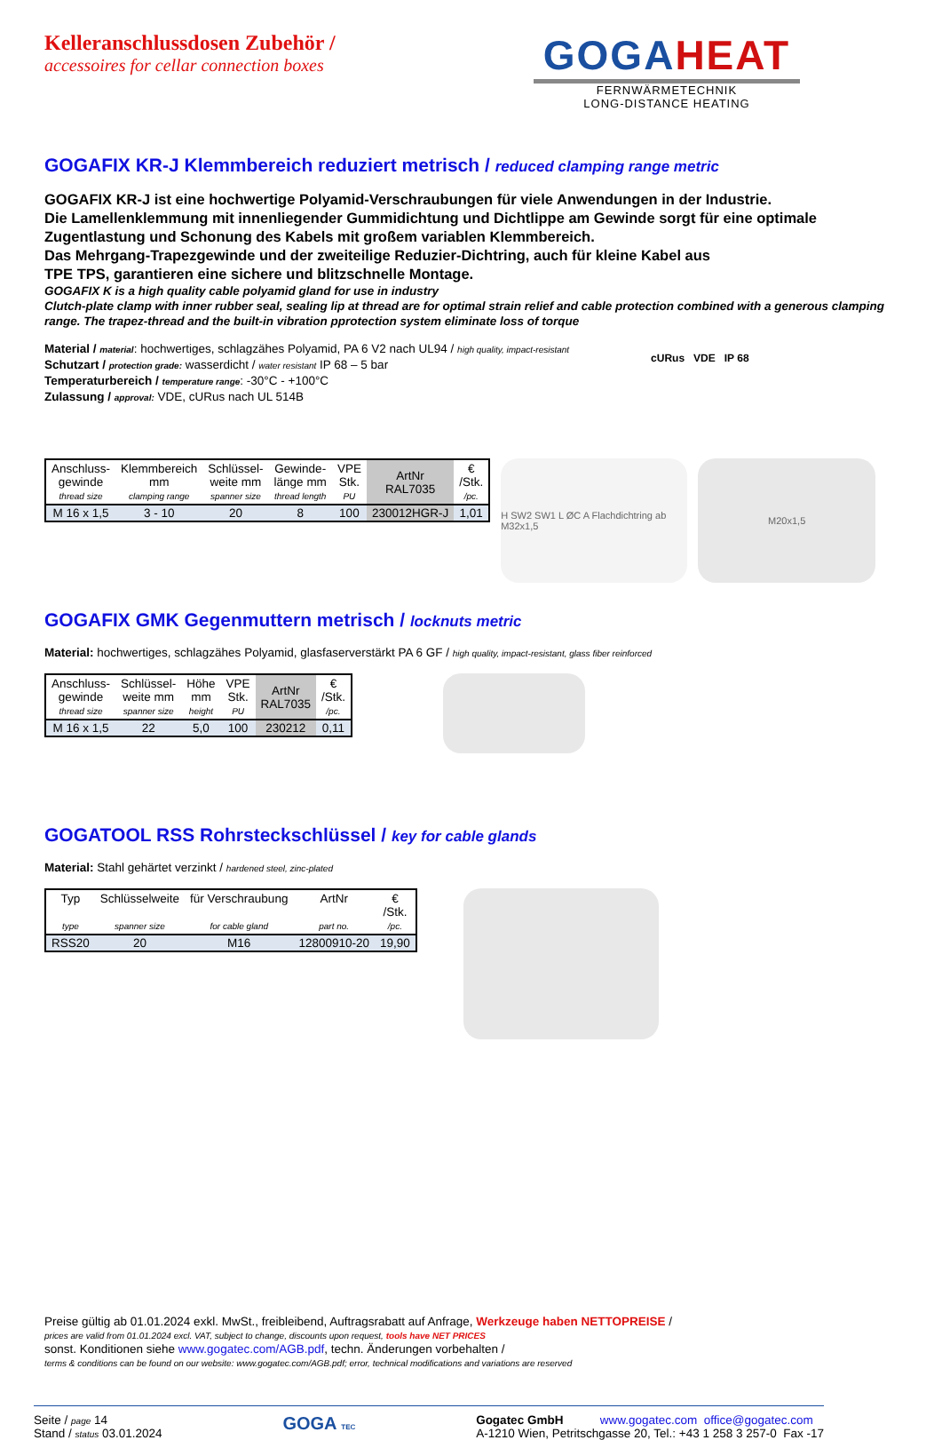Kelleranschlussdosen Zubehör /
accessoires for cellar connection boxes
GOGAHEAT
FERNWÄRMETECHNIK
LONG-DISTANCE HEATING
GOGAFIX KR-J Klemmbereich reduziert metrisch / reduced clamping range metric
GOGAFIX KR-J ist eine hochwertige Polyamid-Verschraubungen für viele Anwendungen in der Industrie.
Die Lamellenklemmung mit innenliegender Gummidichtung und Dichtlippe am Gewinde sorgt für eine optimale Zugentlastung und Schonung des Kabels mit großem variablen Klemmbereich.
Das Mehrgang-Trapezgewinde und der zweiteilige Reduzier-Dichtring, auch für kleine Kabel aus
TPE TPS, garantieren eine sichere und blitzschnelle Montage.
GOGAFIX K is a high quality cable polyamid gland for use in industry
Clutch-plate clamp with inner rubber seal, sealing lip at thread are for optimal strain relief and cable protection combined with a generous clamping range. The trapez-thread and the built-in vibration pprotection system eliminate loss of torque
Material / material: hochwertiges, schlagzähes Polyamid, PA 6 V2 nach UL94 / high quality, impact-resistant
Schutzart / protection grade: wasserdicht / water resistant IP 68 – 5 bar
Temperaturbereich / temperature range: -30°C - +100°C
Zulassung / approval: VDE, cURus nach UL 514B
cURus VDE IP 68
| Anschluss- gewinde thread size | Klemmbereich mm clamping range | Schlüssel- weite mm spanner size | Gewinde- länge mm thread length | VPE Stk. PU | ArtNr RAL7035 | € /Stk. /pc. |
| --- | --- | --- | --- | --- | --- | --- |
| M 16 x 1,5 | 3 - 10 | 20 | 8 | 100 | 230012HGR-J | 1,01 |
H SW2 SW1 L ØC A Flachdichtring ab M32x1,5
M20x1,5
GOGAFIX GMK Gegenmuttern metrisch / locknuts metric
Material: hochwertiges, schlagzähes Polyamid, glasfaserverstärkt PA 6 GF / high quality, impact-resistant, glass fiber reinforced
| Anschluss- gewinde thread size | Schlüssel- weite mm spanner size | Höhe mm height | VPE Stk. PU | ArtNr RAL7035 | € /Stk. /pc. |
| --- | --- | --- | --- | --- | --- |
| M 16 x 1,5 | 22 | 5,0 | 100 | 230212 | 0,11 |
GOGATOOL RSS Rohrsteckschlüssel / key for cable glands
Material: Stahl gehärtet verzinkt / hardened steel, zinc-plated
| Typ type | Schlüsselweite spanner size | für Verschraubung for cable gland | ArtNr part no. | € /Stk. /pc. |
| --- | --- | --- | --- | --- |
| RSS20 | 20 | M16 | 12800910-20 | 19,90 |
Preise gültig ab 01.01.2024 exkl. MwSt., freibleibend, Auftragsrabatt auf Anfrage, Werkzeuge haben NETTOPREISE /
prices are valid from 01.01.2024 excl. VAT, subject to change, discounts upon request, tools have NET PRICES
sonst. Konditionen siehe www.gogatec.com/AGB.pdf, techn. Änderungen vorbehalten /
terms & conditions can be found on our website: www.gogatec.com/AGB.pdf; error, technical modifications and variations are reserved
Seite / page 14
Stand / status 03.01.2024
GOGA TEC
Gogatec GmbH www.gogatec.com office@gogatec.com
A-1210 Wien, Petritschgasse 20, Tel.: +43 1 258 3 257-0 Fax -17